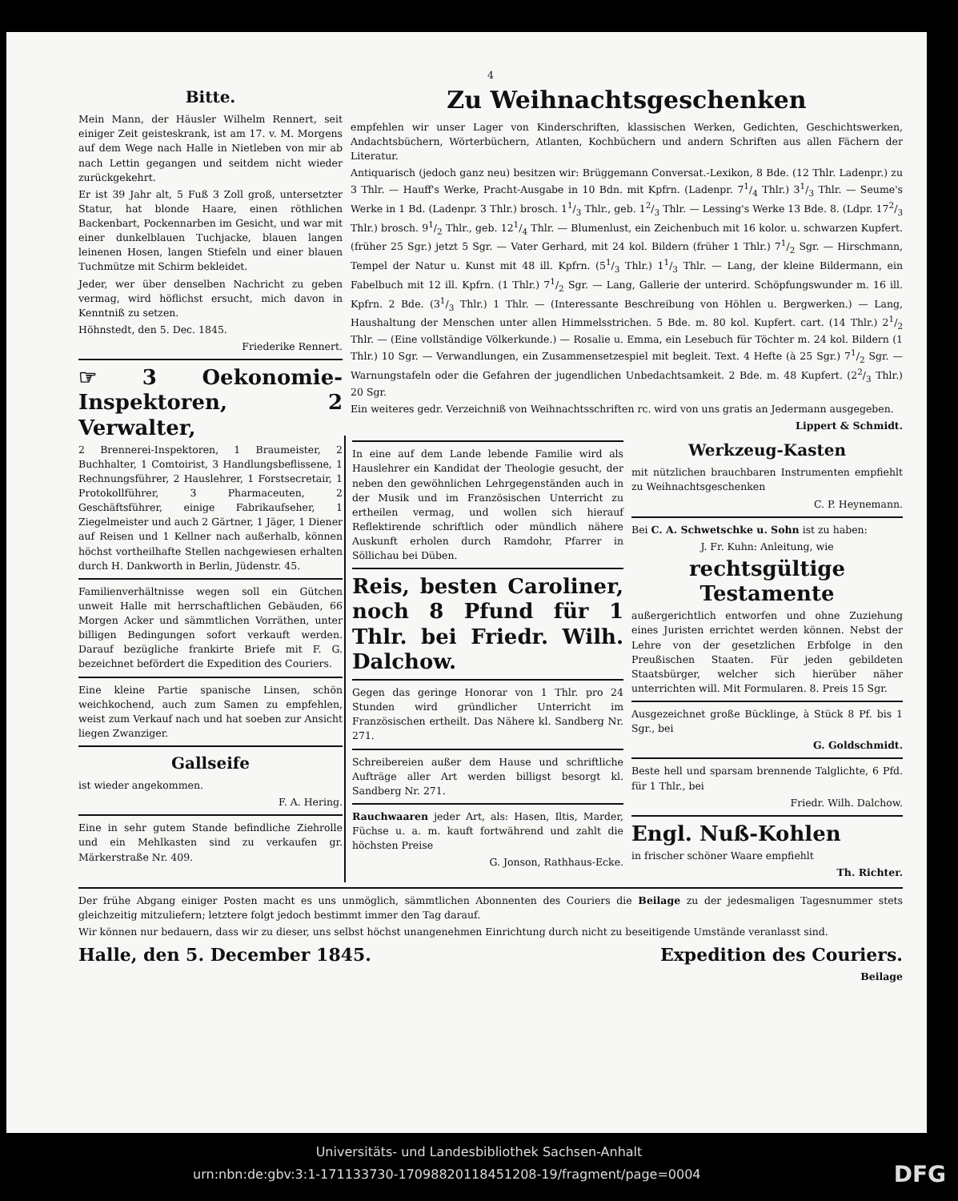4
Bitte.
Mein Mann, der Häusler Wilhelm Rennert, seit einiger Zeit geisteskrank, ist am 17. v. M. Morgens auf dem Wege nach Halle in Nietleben von mir ab nach Lettin gegangen und seitdem nicht wieder zurückgekehrt.
Er ist 39 Jahr alt, 5 Fuß 3 Zoll groß, untersetzter Statur, hat blonde Haare, einen röthlichen Backenbart, Pockennarben im Gesicht, und war mit einer dunkelblauen Tuchjacke, blauen langen leinenen Hosen, langen Stiefeln und einer blauen Tuchmütze mit Schirm bekleidet.
Jeder, wer über denselben Nachricht zu geben vermag, wird höflichst ersucht, mich davon in Kenntniß zu setzen.
Höhnstedt, den 5. Dec. 1845.
Friederike Rennert.
☞ 3 Oekonomie-Inspektoren, 2 Verwalter,
2 Brennerei-Inspektoren, 1 Braumeister, 2 Buchhalter, 1 Comtoirist, 3 Handlungsbeflissene, 1 Rechnungsführer, 2 Hauslehrer, 1 Forstsecretair, 1 Protokollführer, 3 Pharmaceuten, 2 Geschäftsführer, einige Fabrikaufseher, 1 Ziegelmeister und auch 2 Gärtner, 1 Jäger, 1 Diener auf Reisen und 1 Kellner nach außerhalb, können höchst vortheilhafte Stellen nachgewiesen erhalten durch H. Dankworth in Berlin, Jüdenstr. 45.
Familienverhältnisse wegen soll ein Gütchen unweit Halle mit herrschaftlichen Gebäuden, 66 Morgen Acker und sämmtlichen Vorräthen, unter billigen Bedingungen sofort verkauft werden. Darauf bezügliche frankirte Briefe mit F. G. bezeichnet befördert die Expedition des Couriers.
Eine kleine Partie spanische Linsen, schön weichkochend, auch zum Samen zu empfehlen, weist zum Verkauf nach und hat soeben zur Ansicht liegen Zwanziger.
Gallseife
ist wieder angekommen.
F. A. Hering.
Eine in sehr gutem Stande befindliche Ziehrolle und ein Mehlkasten sind zu verkaufen gr. Märkerstraße Nr. 409.
Zu Weihnachtsgeschenken
empfehlen wir unser Lager von Kinderschriften, klassischen Werken, Gedichten, Geschichtswerken, Andachtsbüchern, Wörterbüchern, Atlanten, Kochbüchern und andern Schriften aus allen Fächern der Literatur.
Antiquarisch (jedoch ganz neu) besitzen wir: Brüggemann Conversat.-Lexikon, 8 Bde. (12 Thlr. Ladenpr.) zu 3 Thlr. — Hauff's Werke, Pracht-Ausgabe in 10 Bdn. mit Kpfrn. (Ladenpr. 71/4 Thlr.) 31/3 Thlr. — Seume's Werke in 1 Bd. (Ladenpr. 3 Thlr.) brosch. 11/3 Thlr., geb. 12/3 Thlr. — Lessing's Werke 13 Bde. 8. (Ldpr. 172/3 Thlr.) brosch. 91/2 Thlr., geb. 121/4 Thlr. — Blumenlust, ein Zeichenbuch mit 16 kolor. u. schwarzen Kupfert. (früher 25 Sgr.) jetzt 5 Sgr. — Vater Gerhard, mit 24 kol. Bildern (früher 1 Thlr.) 71/2 Sgr. — Hirschmann, Tempel der Natur u. Kunst mit 48 ill. Kpfrn. (51/3 Thlr.) 11/3 Thlr. — Lang, der kleine Bildermann, ein Fabelbuch mit 12 ill. Kpfrn. (1 Thlr.) 71/2 Sgr. — Lang, Gallerie der unterird. Schöpfungswunder m. 16 ill. Kpfrn. 2 Bde. (31/3 Thlr.) 1 Thlr. — (Interessante Beschreibung von Höhlen u. Bergwerken.) — Lang, Haushaltung der Menschen unter allen Himmelsstrichen. 5 Bde. m. 80 kol. Kupfert. cart. (14 Thlr.) 21/2 Thlr. — (Eine vollständige Völkerkunde.) — Rosalie u. Emma, ein Lesebuch für Töchter m. 24 kol. Bildern (1 Thlr.) 10 Sgr. — Verwandlungen, ein Zusammensetzespiel mit begleit. Text. 4 Hefte (à 25 Sgr.) 71/2 Sgr. — Warnungstafeln oder die Gefahren der jugendlichen Unbedachtsamkeit. 2 Bde. m. 48 Kupfert. (22/3 Thlr.) 20 Sgr.
Ein weiteres gedr. Verzeichniß von Weihnachtsschriften rc. wird von uns gratis an Jedermann ausgegeben.
Lippert & Schmidt.
In eine auf dem Lande lebende Familie wird als Hauslehrer ein Kandidat der Theologie gesucht, der neben den gewöhnlichen Lehrgegenständen auch in der Musik und im Französischen Unterricht zu ertheilen vermag, und wollen sich hierauf Reflektirende schriftlich oder mündlich nähere Auskunft erholen durch Ramdohr, Pfarrer in Söllichau bei Düben.
Reis, besten Caroliner, noch 8 Pfund für 1 Thlr. bei Friedr. Wilh. Dalchow.
Gegen das geringe Honorar von 1 Thlr. pro 24 Stunden wird gründlicher Unterricht im Französischen ertheilt. Das Nähere kl. Sandberg Nr. 271.
Schreibereien außer dem Hause und schriftliche Aufträge aller Art werden billigst besorgt kl. Sandberg Nr. 271.
Rauchwaaren jeder Art, als: Hasen, Iltis, Marder, Füchse u. a. m. kauft fortwährend und zahlt die höchsten Preise
G. Jonson, Rathhaus-Ecke.
Werkzeug-Kasten
mit nützlichen brauchbaren Instrumenten empfiehlt zu Weihnachtsgeschenken
C. P. Heynemann.
Bei C. A. Schwetschke u. Sohn ist zu haben:
J. Fr. Kuhn: Anleitung, wie
rechtsgültige Testamente
außergerichtlich entworfen und ohne Zuziehung eines Juristen errichtet werden können. Nebst der Lehre von der gesetzlichen Erbfolge in den Preußischen Staaten. Für jeden gebildeten Staatsbürger, welcher sich hierüber näher unterrichten will. Mit Formularen. 8. Preis 15 Sgr.
Ausgezeichnet große Bücklinge, à Stück 8 Pf. bis 1 Sgr., bei
G. Goldschmidt.
Beste hell und sparsam brennende Talglichte, 6 Pfd. für 1 Thlr., bei
Friedr. Wilh. Dalchow.
Engl. Nuß-Kohlen
in frischer schöner Waare empfiehlt
Th. Richter.
Der frühe Abgang einiger Posten macht es uns unmöglich, sämmtlichen Abonnenten des Couriers die Beilage zu der jedesmaligen Tagesnummer stets gleichzeitig mitzuliefern; letztere folgt jedoch bestimmt immer den Tag darauf.
Wir können nur bedauern, dass wir zu dieser, uns selbst höchst unangenehmen Einrichtung durch nicht zu beseitigende Umstände veranlasst sind.
Halle, den 5. December 1845. Expedition des Couriers.
Beilage
Universitäts- und Landesbibliothek Sachsen-Anhalt
urn:nbn:de:gbv:3:1-171133730-17098820118451208-19/fragment/page=0004 DFG